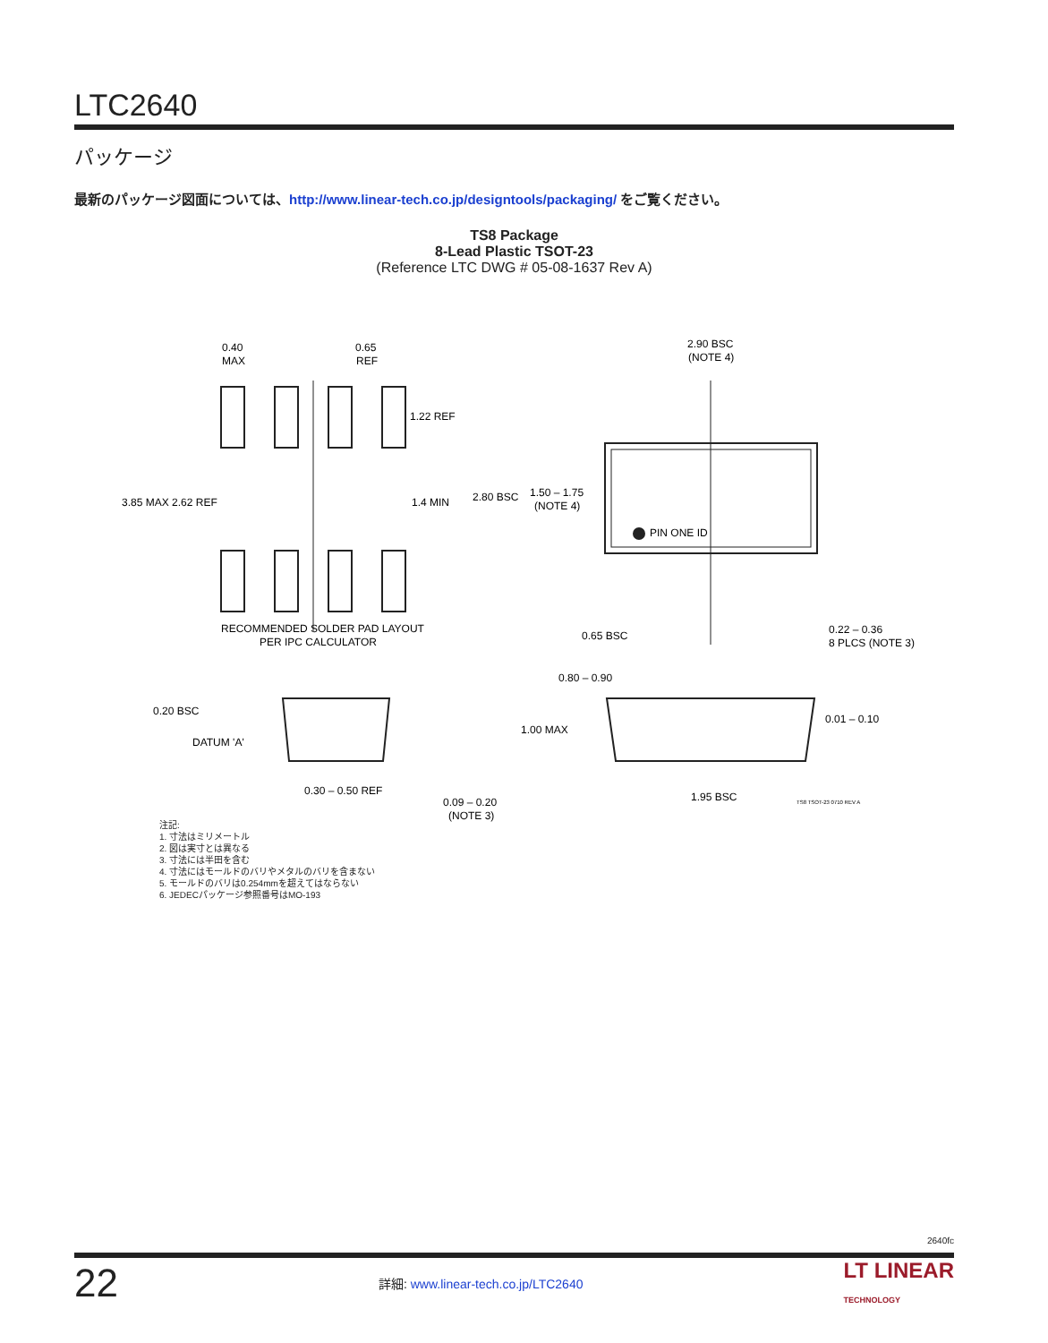LTC2640
パッケージ
最新のパッケージ図面については、http://www.linear-tech.co.jp/designtools/packaging/ をご覧ください。
TS8 Package
8-Lead Plastic TSOT-23
(Reference LTC DWG # 05-08-1637 Rev A)
0.40
MAX
0.65
REF
1.22 REF
3.85 MAX 2.62 REF
1.4 MIN
RECOMMENDED SOLDER PAD LAYOUT
PER IPC CALCULATOR
2.90 BSC
(NOTE 4)
2.80 BSC
1.50 – 1.75
(NOTE 4)
PIN ONE ID
0.65 BSC
0.22 – 0.36
8 PLCS (NOTE 3)
0.80 – 0.90
0.20 BSC
DATUM 'A'
1.00 MAX
0.01 – 0.10
0.30 – 0.50 REF
0.09 – 0.20
(NOTE 3)
1.95 BSC
TS8 TSOT-23 0710 REV A
注記:
1. 寸法はミリメートル
2. 図は実寸とは異なる
3. 寸法には半田を含む
4. 寸法にはモールドのバリやメタルのバリを含まない
5. モールドのバリは0.254mmを超えてはならない
6. JEDECパッケージ参照番号はMO-193
2640fc
22 詳細: www.linear-tech.co.jp/LTC2640 LT LINEAR
TECHNOLOGY